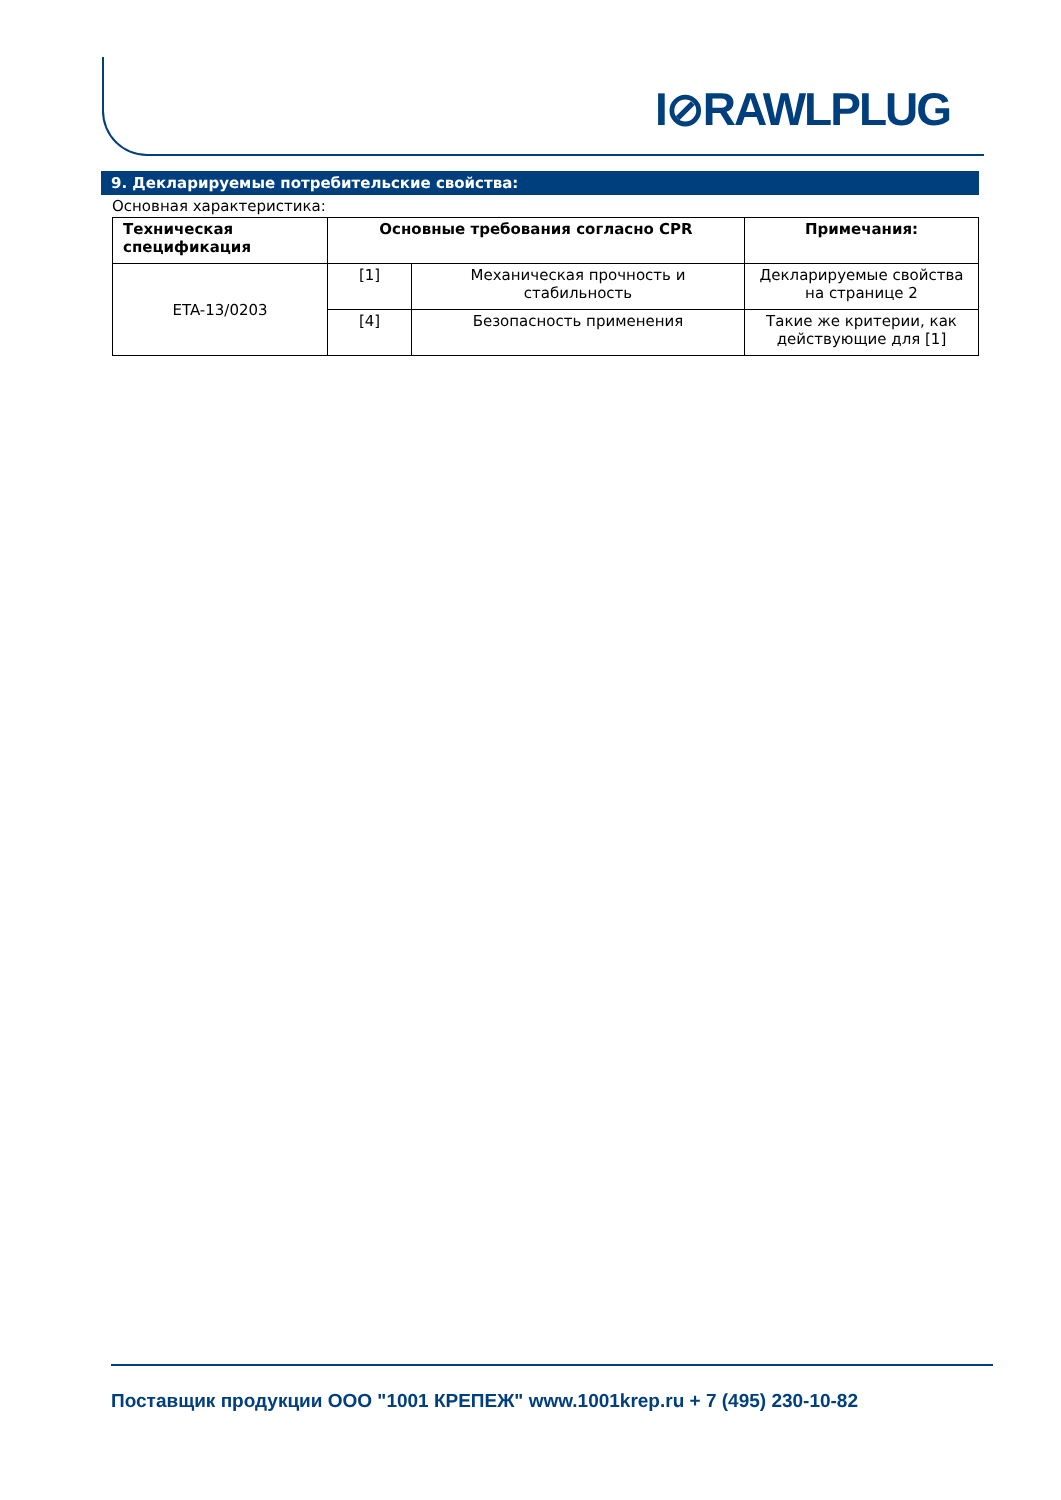I⊘RAWLPLUG
9. Декларируемые потребительские свойства:
Основная характеристика:
| Техническая спецификация | Основные требования согласно CPR | | Примечания: |
| --- | --- | --- | --- |
| ETA-13/0203 | [1] | Механическая прочность и стабильность | Декларируемые свойства на странице 2 |
| | [4] | Безопасность применения | Такие же критерии, как действующие для [1] |
Поставщик продукции ООО "1001 КРЕПЕЖ" www.1001krep.ru + 7 (495) 230-10-82